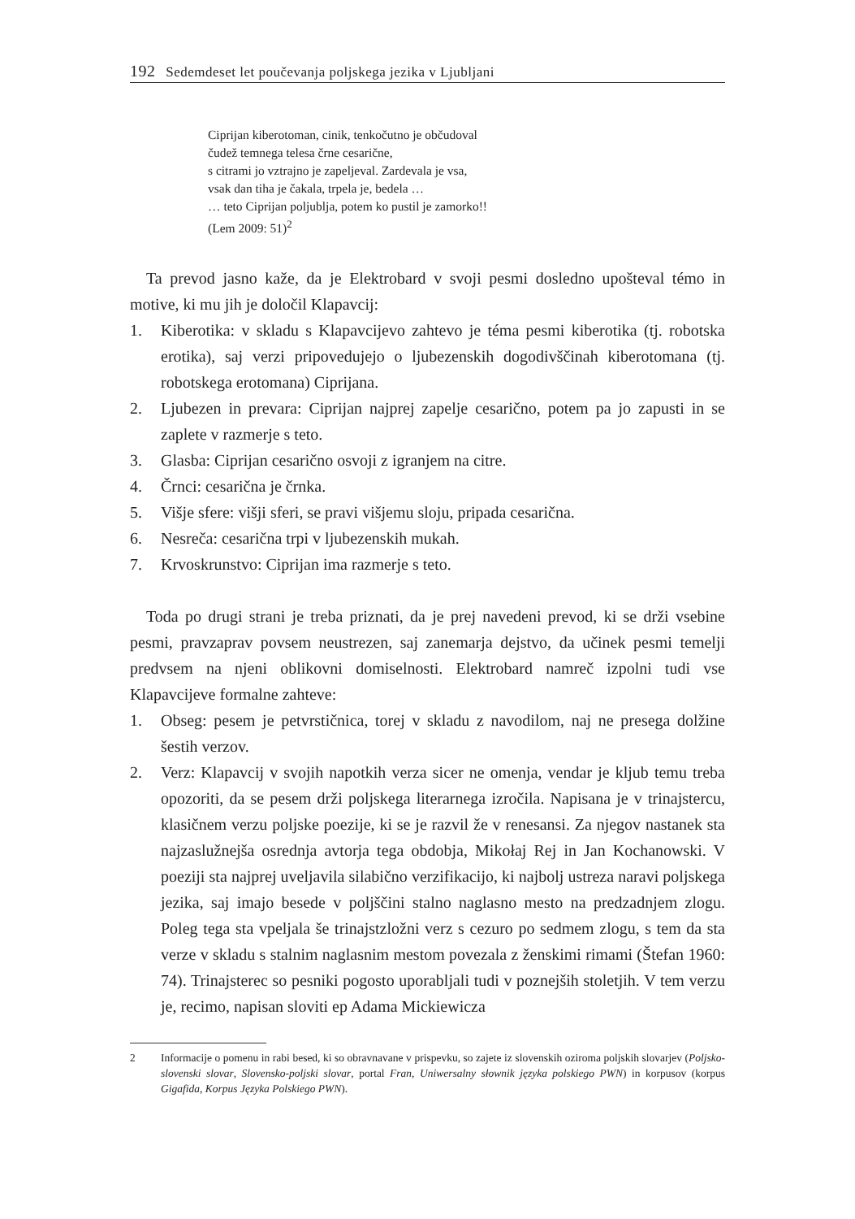192 Sedemdeset let poučevanja poljskega jezika v Ljubljani
Ciprijan kiberotoman, cinik, tenkočutno je občudoval
čudež temnega telesa črne cesarične,
s citrami jo vztrajno je zapeljeval. Zardevala je vsa,
vsak dan tiha je čakala, trpela je, bedela …
… teto Ciprijan poljublja, potem ko pustil je zamorko!!
(Lem 2009: 51)<sup>2</sup>
Ta prevod jasno kaže, da je Elektrobard v svoji pesmi dosledno upošteval témo in motive, ki mu jih je določil Klapavcij:
1. Kiberotika: v skladu s Klapavcijevo zahtevo je téma pesmi kiberotika (tj. robotska erotika), saj verzi pripovedujejo o ljubezenskih dogodivščinah kiberotomana (tj. robotskega erotomana) Ciprijana.
2. Ljubezen in prevara: Ciprijan najprej zapelje cesarično, potem pa jo zapusti in se zaplete v razmerje s teto.
3. Glasba: Ciprijan cesarično osvoji z igranjem na citre.
4. Črnci: cesarična je črnka.
5. Višje sfere: višji sferi, se pravi višjemu sloju, pripada cesarična.
6. Nesreča: cesarična trpi v ljubezenskih mukah.
7. Krvoskrunstvo: Ciprijan ima razmerje s teto.
Toda po drugi strani je treba priznati, da je prej navedeni prevod, ki se drži vsebine pesmi, pravzaprav povsem neustrezen, saj zanemarja dejstvo, da učinek pesmi temelji predvsem na njeni oblikovni domiselnosti. Elektrobard namreč izpolni tudi vse Klapavcijeve formalne zahteve:
1. Obseg: pesem je petvrstičnica, torej v skladu z navodilom, naj ne presega dolžine šestih verzov.
2. Verz: Klapavcij v svojih napotkih verza sicer ne omenja, vendar je kljub temu treba opozoriti, da se pesem drži poljskega literarnega izročila. Napisana je v trinajstercu, klasičnem verzu poljske poezije, ki se je razvil že v renesansi. Za njegov nastanek sta najzaslužnejša osrednja avtorja tega obdobja, Mikołaj Rej in Jan Kochanowski. V poeziji sta najprej uveljavila silabično verzifikacijo, ki najbolj ustreza naravi poljskega jezika, saj imajo besede v poljščini stalno naglasno mesto na predzadnjem zlogu. Poleg tega sta vpeljala še trinajstzložni verz s cezuro po sedmem zlogu, s tem da sta verze v skladu s stalnim naglasnim mestom povezala z ženskimi rimami (Štefan 1960: 74). Trinajsterec so pesniki pogosto uporabljali tudi v poznejših stoletjih. V tem verzu je, recimo, napisan sloviti ep Adama Mickiewicza
2 Informacije o pomenu in rabi besed, ki so obravnavane v prispevku, so zajete iz slovenskih oziroma poljskih slovarjev (Poljsko-slovenski slovar, Slovensko-poljski slovar, portal Fran, Uniwersalny słownik języka polskiego PWN) in korpusov (korpus Gigafida, Korpus Języka Polskiego PWN).